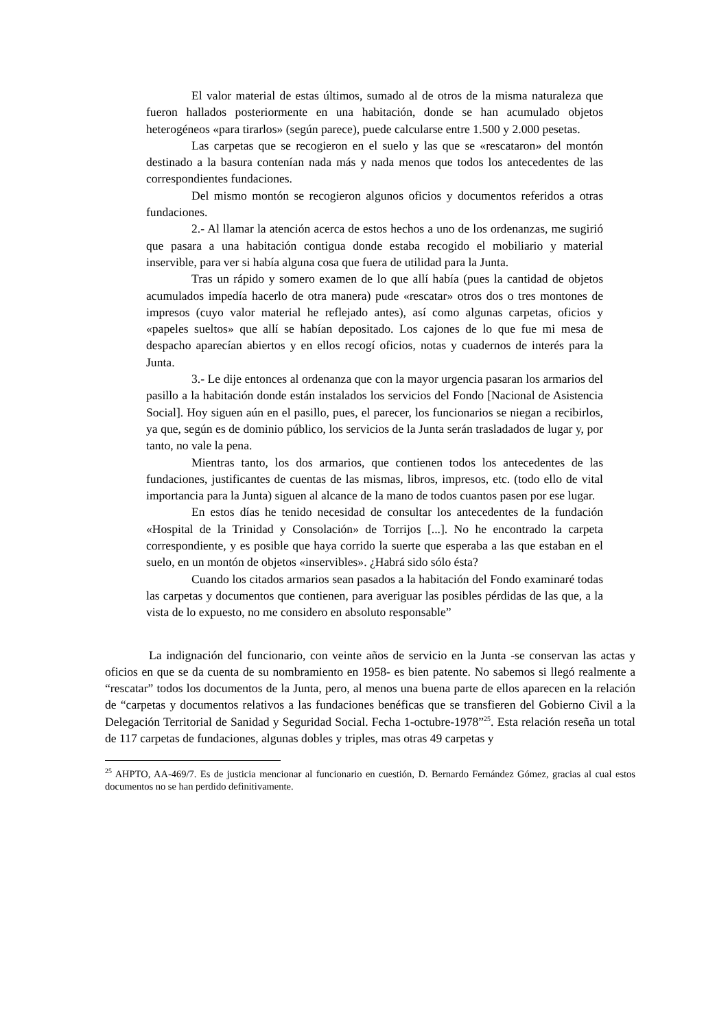El valor material de estas últimos, sumado al de otros de la misma naturaleza que fueron hallados posteriormente en una habitación, donde se han acumulado objetos heterogéneos «para tirarlos» (según parece), puede calcularse entre 1.500 y 2.000 pesetas.
Las carpetas que se recogieron en el suelo y las que se «rescataron» del montón destinado a la basura contenían nada más y nada menos que todos los antecedentes de las correspondientes fundaciones.
Del mismo montón se recogieron algunos oficios y documentos referidos a otras fundaciones.
2.- Al llamar la atención acerca de estos hechos a uno de los ordenanzas, me sugirió que pasara a una habitación contigua donde estaba recogido el mobiliario y material inservible, para ver si había alguna cosa que fuera de utilidad para la Junta.
Tras un rápido y somero examen de lo que allí había (pues la cantidad de objetos acumulados impedía hacerlo de otra manera) pude «rescatar» otros dos o tres montones de impresos (cuyo valor material he reflejado antes), así como algunas carpetas, oficios y «papeles sueltos» que allí se habían depositado. Los cajones de lo que fue mi mesa de despacho aparecían abiertos y en ellos recogí oficios, notas y cuadernos de interés para la Junta.
3.- Le dije entonces al ordenanza que con la mayor urgencia pasaran los armarios del pasillo a la habitación donde están instalados los servicios del Fondo [Nacional de Asistencia Social]. Hoy siguen aún en el pasillo, pues, el parecer, los funcionarios se niegan a recibirlos, ya que, según es de dominio público, los servicios de la Junta serán trasladados de lugar y, por tanto, no vale la pena.
Mientras tanto, los dos armarios, que contienen todos los antecedentes de las fundaciones, justificantes de cuentas de las mismas, libros, impresos, etc. (todo ello de vital importancia para la Junta) siguen al alcance de la mano de todos cuantos pasen por ese lugar.
En estos días he tenido necesidad de consultar los antecedentes de la fundación «Hospital de la Trinidad y Consolación» de Torrijos [...]. No he encontrado la carpeta correspondiente, y es posible que haya corrido la suerte que esperaba a las que estaban en el suelo, en un montón de objetos «inservibles». ¿Habrá sido sólo ésta?
Cuando los citados armarios sean pasados a la habitación del Fondo examinaré todas las carpetas y documentos que contienen, para averiguar las posibles pérdidas de las que, a la vista de lo expuesto, no me considero en absoluto responsable”
La indignación del funcionario, con veinte años de servicio en la Junta -se conservan las actas y oficios en que se da cuenta de su nombramiento en 1958- es bien patente. No sabemos si llegó realmente a “rescatar” todos los documentos de la Junta, pero, al menos una buena parte de ellos aparecen en la relación de “carpetas y documentos relativos a las fundaciones benéficas que se transfieren del Gobierno Civil a la Delegación Territorial de Sanidad y Seguridad Social. Fecha 1-octubre-1978”<sup>25</sup>. Esta relación reseña un total de 117 carpetas de fundaciones, algunas dobles y triples, mas otras 49 carpetas y
<sup>25</sup> AHPTO, AA-469/7. Es de justicia mencionar al funcionario en cuestión, D. Bernardo Fernández Gómez, gracias al cual estos documentos no se han perdido definitivamente.